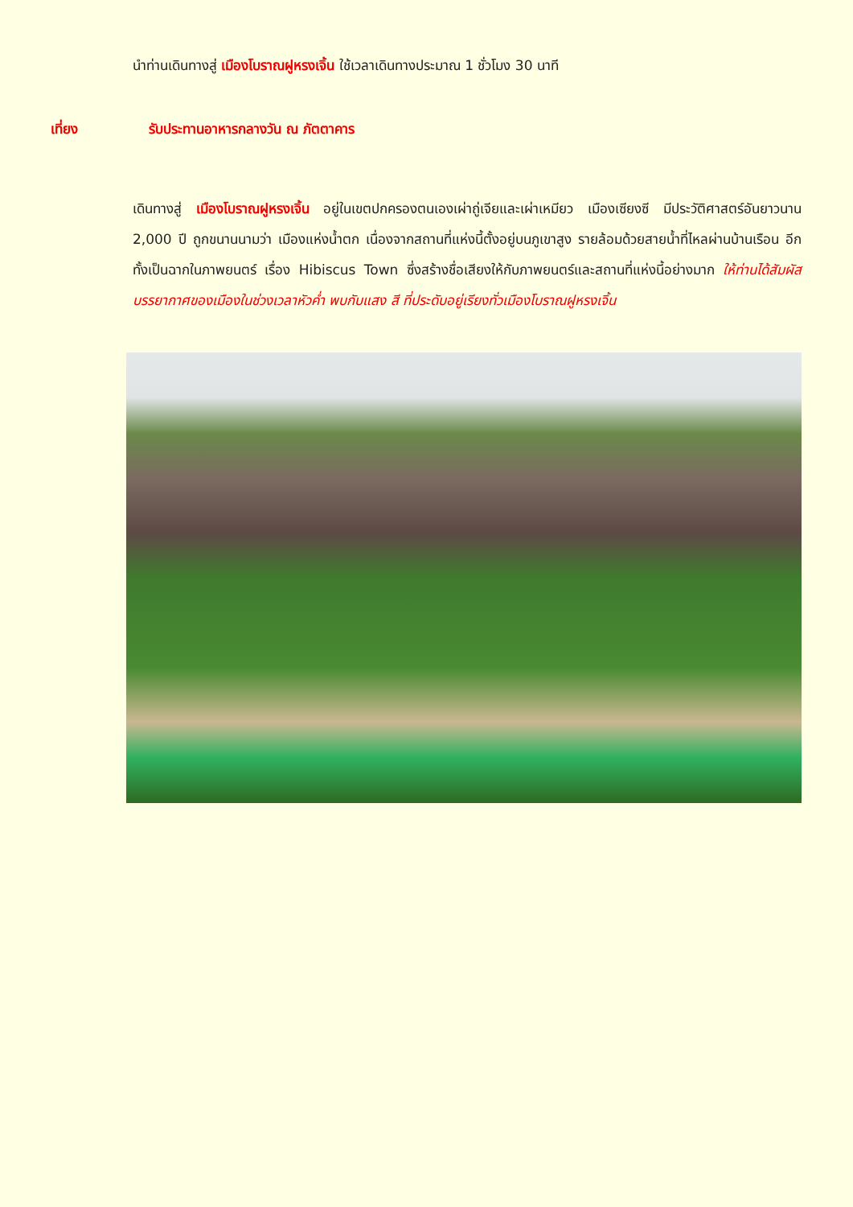นำท่านเดินทางสู่ เมืองโบราณฝูหรงเจิ้น ใช้เวลาเดินทางประมาณ 1 ชั่วโมง 30 นาที
เที่ยง รับประทานอาหารกลางวัน ณ ภัตตาคาร
เดินทางสู่ เมืองโบราณฝูหรงเจิ้น อยู่ในเขตปกครองตนเองเผ่าถู่เจียและเผ่าเหมียว เมืองเซียงซี มีประวัติศาสตร์อันยาวนาน 2,000 ปี ถูกขนานนามว่า เมืองแห่งน้ำตก เนื่องจากสถานที่แห่งนี้ตั้งอยู่บนภูเขาสูง รายล้อมด้วยสายน้ำที่ไหลผ่านบ้านเรือน อีกทั้งเป็นฉากในภาพยนตร์ เรื่อง Hibiscus Town ซึ่งสร้างชื่อเสียงให้กับภาพยนตร์และสถานที่แห่งนี้อย่างมาก ให้ท่านได้สัมผัสบรรยากาศของเมืองในช่วงเวลาหัวค่ำ พบกับแสง สี ที่ประดับอยู่เรียงทั่วเมืองโบราณฝูหรงเจิ้น